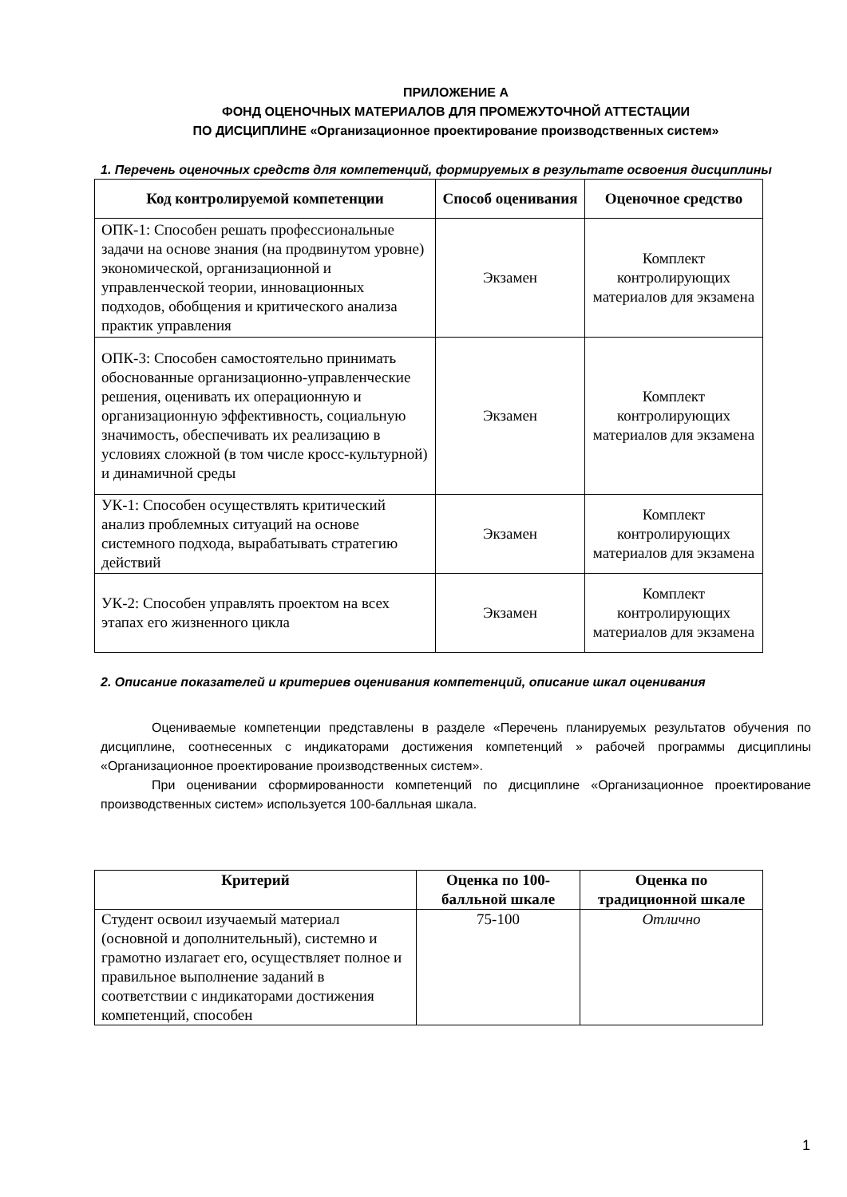ПРИЛОЖЕНИЕ А
ФОНД ОЦЕНОЧНЫХ МАТЕРИАЛОВ ДЛЯ ПРОМЕЖУТОЧНОЙ АТТЕСТАЦИИ
ПО ДИСЦИПЛИНЕ «Организационное проектирование производственных систем»
1. Перечень оценочных средств для компетенций, формируемых в результате освоения дисциплины
| Код контролируемой компетенции | Способ оценивания | Оценочное средство |
| --- | --- | --- |
| ОПК-1: Способен решать профессиональные задачи на основе знания (на продвинутом уровне) экономической, организационной и управленческой теории, инновационных подходов, обобщения и критического анализа практик управления | Экзамен | Комплект контролирующих материалов для экзамена |
| ОПК-3: Способен самостоятельно принимать обоснованные организационно-управленческие решения, оценивать их операционную и организационную эффективность, социальную значимость, обеспечивать их реализацию в условиях сложной (в том числе кросс-культурной) и динамичной среды | Экзамен | Комплект контролирующих материалов для экзамена |
| УК-1: Способен осуществлять критический анализ проблемных ситуаций на основе системного подхода, вырабатывать стратегию действий | Экзамен | Комплект контролирующих материалов для экзамена |
| УК-2: Способен управлять проектом на всех этапах его жизненного цикла | Экзамен | Комплект контролирующих материалов для экзамена |
2. Описание показателей и критериев оценивания компетенций, описание шкал оценивания
Оцениваемые компетенции представлены в разделе «Перечень планируемых результатов обучения по дисциплине, соотнесенных с индикаторами достижения компетенций » рабочей программы дисциплины «Организационное проектирование производственных систем».
При оценивании сформированности компетенций по дисциплине «Организационное проектирование производственных систем» используется 100-балльная шкала.
| Критерий | Оценка по 100-балльной шкале | Оценка по традиционной шкале |
| --- | --- | --- |
| Студент освоил изучаемый материал (основной и дополнительный), системно и грамотно излагает его, осуществляет полное и правильное выполнение заданий в соответствии с индикаторами достижения компетенций, способен | 75-100 | Отлично |
1